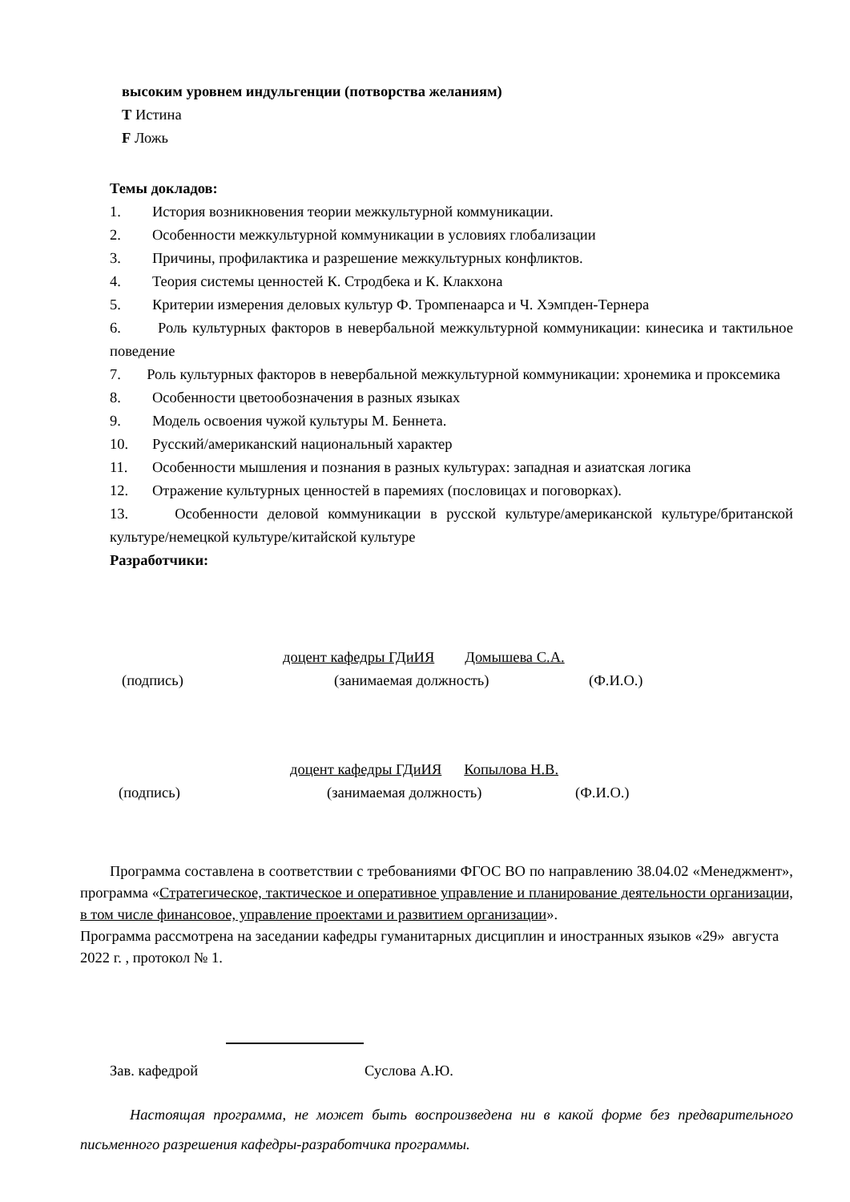высоким уровнем индульгенции (потворства желаниям)
T Истина
F Ложь
Темы докладов:
1. История возникновения теории межкультурной коммуникации.
2. Особенности межкультурной коммуникации в условиях глобализации
3. Причины, профилактика и разрешение межкультурных конфликтов.
4. Теория системы ценностей К. Стродбека и К. Клакхона
5. Критерии измерения деловых культур Ф. Тромпенаарса и Ч. Хэмпден-Тернера
6. Роль культурных факторов в невербальной межкультурной коммуникации: кинесика и тактильное поведение
7. Роль культурных факторов в невербальной межкультурной коммуникации: хронемика и проксемика
8. Особенности цветообозначения в разных языках
9. Модель освоения чужой культуры М. Беннета.
10. Русский/американский национальный характер
11. Особенности мышления и познания в разных культурах: западная и азиатская логика
12. Отражение культурных ценностей в паремиях (пословицах и поговорках).
13. Особенности деловой коммуникации в русской культуре/американской культуре/британской культуре/немецкой культуре/китайской культуре
Разработчики:
доцент кафедры ГДиИЯ Домышева С.А.
(подпись) (занимаемая должность) (Ф.И.О.)
доцент кафедры ГДиИЯ Копылова Н.В.
(подпись) (занимаемая должность) (Ф.И.О.)
Программа составлена в соответствии с требованиями ФГОС ВО по направлению 38.04.02 «Менеджмент», программа «Стратегическое, тактическое и оперативное управление и планирование деятельности организации, в том числе финансовое, управление проектами и развитием организации».
Программа рассмотрена на заседании кафедры гуманитарных дисциплин и иностранных языков «29» августа 2022 г. , протокол № 1.
Зав. кафедрой Суслова А.Ю.
Настоящая программа, не может быть воспроизведена ни в какой форме без предварительного письменного разрешения кафедры-разработчика программы.